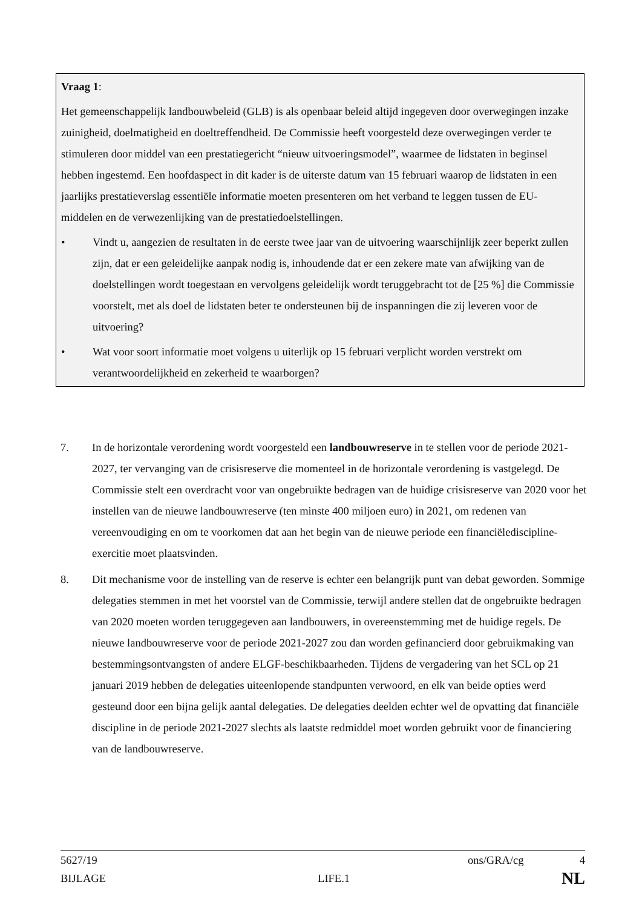Vraag 1:
Het gemeenschappelijk landbouwbeleid (GLB) is als openbaar beleid altijd ingegeven door overwegingen inzake zuinigheid, doelmatigheid en doeltreffendheid. De Commissie heeft voorgesteld deze overwegingen verder te stimuleren door middel van een prestatiegericht “nieuw uitvoeringsmodel”, waarmee de lidstaten in beginsel hebben ingestemd. Een hoofdaspect in dit kader is de uiterste datum van 15 februari waarop de lidstaten in een jaarlijks prestatieverslag essentiële informatie moeten presenteren om het verband te leggen tussen de EU-middelen en de verwezenlijking van de prestatiedoelstellingen.
• Vindt u, aangezien de resultaten in de eerste twee jaar van de uitvoering waarschijnlijk zeer beperkt zullen zijn, dat er een geleidelijke aanpak nodig is, inhoudende dat er een zekere mate van afwijking van de doelstellingen wordt toegestaan en vervolgens geleidelijk wordt teruggebracht tot de [25 %] die Commissie voorstelt, met als doel de lidstaten beter te ondersteunen bij de inspanningen die zij leveren voor de uitvoering?
• Wat voor soort informatie moet volgens u uiterlijk op 15 februari verplicht worden verstrekt om verantwoordelijkheid en zekerheid te waarborgen?
7. In de horizontale verordening wordt voorgesteld een landbouwreserve in te stellen voor de periode 2021-2027, ter vervanging van de crisisreserve die momenteel in de horizontale verordening is vastgelegd. De Commissie stelt een overdracht voor van ongebruikte bedragen van de huidige crisisreserve van 2020 voor het instellen van de nieuwe landbouwreserve (ten minste 400 miljoen euro) in 2021, om redenen van vereenvoudiging en om te voorkomen dat aan het begin van de nieuwe periode een financiëlediscipline-exercitie moet plaatsvinden.
8. Dit mechanisme voor de instelling van de reserve is echter een belangrijk punt van debat geworden. Sommige delegaties stemmen in met het voorstel van de Commissie, terwijl andere stellen dat de ongebruikte bedragen van 2020 moeten worden teruggegeven aan landbouwers, in overeenstemming met de huidige regels. De nieuwe landbouwreserve voor de periode 2021-2027 zou dan worden gefinancierd door gebruikmaking van bestemmingsontvangsten of andere ELGF-beschikbaarheden. Tijdens de vergadering van het SCL op 21 januari 2019 hebben de delegaties uiteenlopende standpunten verwoord, en elk van beide opties werd gesteund door een bijna gelijk aantal delegaties. De delegaties deelden echter wel de opvatting dat financiële discipline in de periode 2021-2027 slechts als laatste redmiddel moet worden gebruikt voor de financiering van de landbouwreserve.
5627/19 ons/GRA/cg 4
BIJLAGE LIFE.1 NL